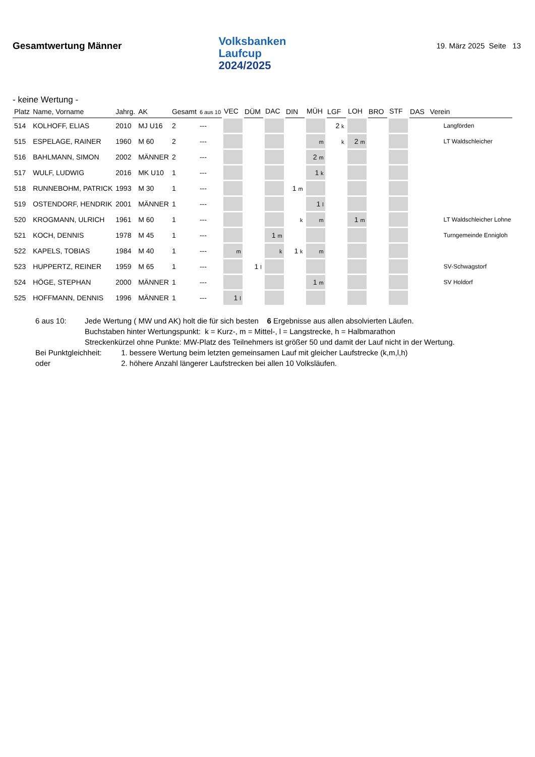Gesamtwertung Männer
Volksbanken
Laufcup
2024/2025
19. März 2025 Seite 13
- keine Wertung -
| Platz | Name, Vorname | Jahrg. | AK | Gesamt | 6 aus 10 | VEC | DÜM | DAC | DIN | MÜH | LGF | LOH | BRO | STF | DAS | Verein |
| --- | --- | --- | --- | --- | --- | --- | --- | --- | --- | --- | --- | --- | --- | --- | --- | --- |
| 514 | KOLHOFF, ELIAS | 2010 | MJ U16 | 2 | --- | | | | | | 2 k | | | | | Langförden |
| 515 | ESPELAGE, RAINER | 1960 | M 60 | 2 | --- | | | | | m | k | 2 m | | | | LT Waldschleicher |
| 516 | BAHLMANN, SIMON | 2002 | MÄNNER | 2 | --- | | | | | 2 m | | | | | | |
| 517 | WULF, LUDWIG | 2016 | MK U10 | 1 | --- | | | | | 1 k | | | | | | |
| 518 | RUNNEBOHM, PATRICK | 1993 | M 30 | 1 | --- | | | | 1 m | | | | | | | |
| 519 | OSTENDORF, HENDRIK | 2001 | MÄNNER | 1 | --- | | | | | 1 l | | | | | | |
| 520 | KROGMANN, ULRICH | 1961 | M 60 | 1 | --- | | | | k | m | | 1 m | | | | LT Waldschleicher Lohne |
| 521 | KOCH, DENNIS | 1978 | M 45 | 1 | --- | | | 1 m | | | | | | | | Turngemeinde Ennigloh |
| 522 | KAPELS, TOBIAS | 1984 | M 40 | 1 | --- | m | | k | 1 k | m | | | | | | |
| 523 | HUPPERTZ, REINER | 1959 | M 65 | 1 | --- | | 1 l | | | | | | | | | SV-Schwagstorf |
| 524 | HÖGE, STEPHAN | 2000 | MÄNNER | 1 | --- | | | | | 1 m | | | | | | SV Holdorf |
| 525 | HOFFMANN, DENNIS | 1996 | MÄNNER | 1 | --- | 1 l | | | | | | | | | | |
| 6 aus 10: | Jede Wertung ( MW und AK) holt die für sich besten 6 Ergebnisse aus allen absolvierten Läufen. | |
| | Buchstaben hinter Wertungspunkt: k = Kurz-, m = Mittel-, l = Langstrecke, h = Halbmarathon | |
| | Streckenkürzel ohne Punkte: MW-Platz des Teilnehmers ist größer 50 und damit der Lauf nicht in der Wertung. | |
| Bei Punktgleichheit: | | 1. bessere Wertung beim letzten gemeinsamen Lauf mit gleicher Laufstrecke (k,m,l,h) |
| oder | | 2. höhere Anzahl längerer Laufstrecken bei allen 10 Volksläufen. |